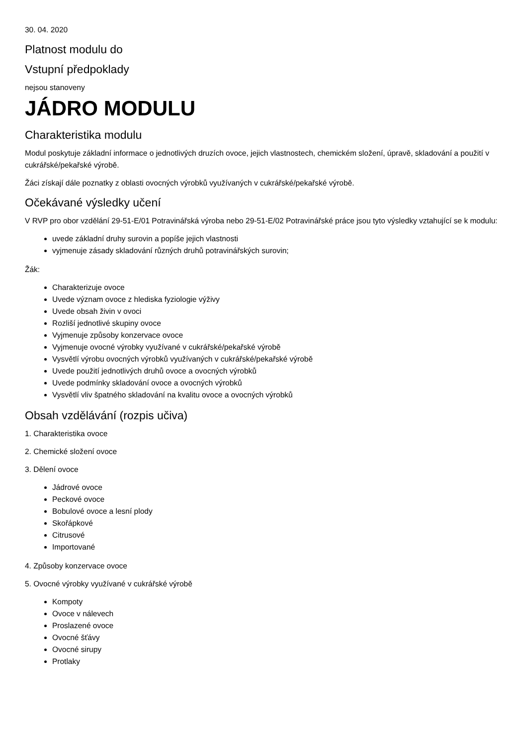30. 04. 2020
Platnost modulu do
Vstupní předpoklady
nejsou stanoveny
JÁDRO MODULU
Charakteristika modulu
Modul poskytuje základní informace o jednotlivých druzích ovoce, jejich vlastnostech, chemickém složení, úpravě, skladování a použití v cukrářské/pekařské výrobě.
Žáci získají dále poznatky z oblasti ovocných výrobků využívaných v cukrářské/pekařské výrobě.
Očekávané výsledky učení
V RVP pro obor vzdělání 29-51-E/01 Potravinářská výroba nebo 29-51-E/02 Potravinářské práce jsou tyto výsledky vztahující se k modulu:
uvede základní druhy surovin a popíše jejich vlastnosti
vyjmenuje zásady skladování různých druhů potravinářských surovin;
Žák:
Charakterizuje ovoce
Uvede význam ovoce z hlediska fyziologie výživy
Uvede obsah živin v ovoci
Rozliší jednotlivé skupiny ovoce
Vyjmenuje způsoby konzervace ovoce
Vyjmenuje ovocné výrobky využívané v cukrářské/pekařské výrobě
Vysvětlí výrobu ovocných výrobků využívaných v cukrářské/pekařské výrobě
Uvede použití jednotlivých druhů ovoce a ovocných výrobků
Uvede podmínky skladování ovoce a ovocných výrobků
Vysvětlí vliv špatného skladování na kvalitu ovoce a ovocných výrobků
Obsah vzdělávání (rozpis učiva)
1. Charakteristika ovoce
2. Chemické složení ovoce
3. Dělení ovoce
Jádrové ovoce
Peckové ovoce
Bobulové ovoce a lesní plody
Skořápkové
Citrusové
Importované
4. Způsoby konzervace ovoce
5. Ovocné výrobky využívané v cukrářské výrobě
Kompoty
Ovoce v nálevech
Proslazené ovoce
Ovocné šťávy
Ovocné sirupy
Protlaky